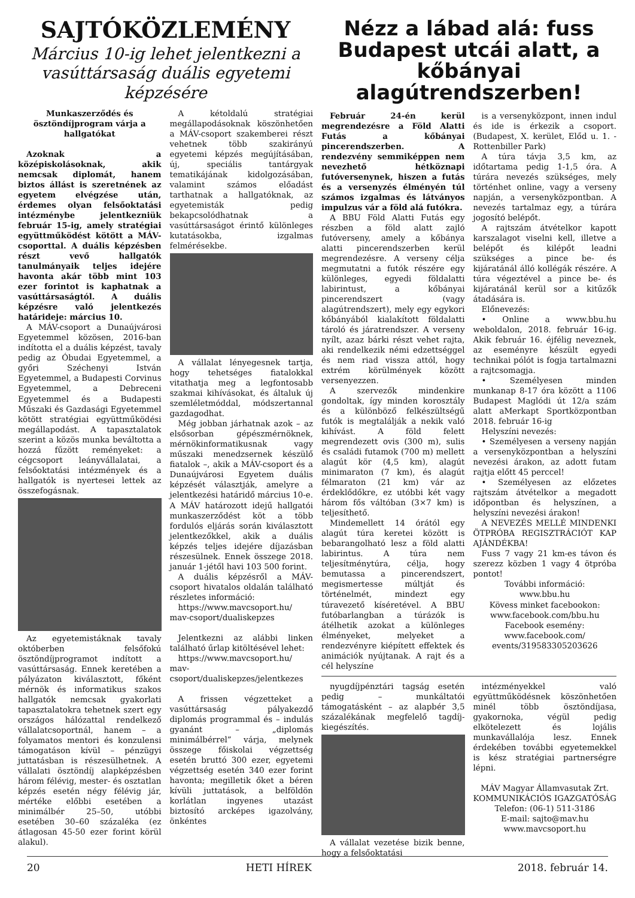SAJTÓKÖZLEMÉNY
Március 10-ig lehet jelentkezni a vasúttársaság duális egyetemi képzésére
Munkaszerződés és ösztöndíjprogram várja a hallgatókat
Azoknak a középiskolásoknak, akik nemcsak diplomát, hanem biztos állást is szeretnének az egyetem elvégzése után, érdemes olyan felsőoktatási intézménybe jelentkezniük február 15-ig, amely stratégiai együttműködést kötött a MÁV-csoporttal. A duális képzésben részt vevő hallgatók tanulmányaik teljes idejére havonta akár több mint 103 ezer forintot is kaphatnak a vasúttársaságtól. A duális képzésre való jelentkezés határideje: március 10.
A MÁV-csoport a Dunaújvárosi Egyetemmel közösen, 2016-ban indította el a duális képzést, tavaly pedig az Óbudai Egyetemmel, a győri Széchenyi István Egyetemmel, a Budapesti Corvinus Egyetemmel, a Debreceni Egyetemmel és a Budapesti Műszaki és Gazdasági Egyetemmel kötött stratégiai együttműködési megállapodást. A tapasztalatok szerint a közös munka beváltotta a hozzá fűzött reményeket: a cégcsoport leányvállalatai, a felsőoktatási intézmények és a hallgatók is nyertesei lettek az összefogásnak.
Az egyetemistáknak tavaly októberben felsőfokú ösztöndíjprogramot indított a vasúttársaság. Ennek keretében a pályázaton kiválasztott, főként mérnök és informatikus szakos hallgatók nemcsak gyakorlati tapasztalatokra tehetnek szert egy országos hálózattal rendelkező vállalatcsoportnál, hanem – a folyamatos mentori és konzulensi támogatáson kívül – pénzügyi juttatásban is részesülhetnek. A vállalati ösztöndíj alapképzésben három félévig, mester- és osztatlan képzés esetén négy félévig jár, mértéke előbbi esetében a minimálbér 25–50, utóbbi esetében 30–60 százaléka (ez átlagosan 45-50 ezer forint körül alakul).
A kétoldalú stratégiai megállapodásoknak köszönhetően a MÁV-csoport szakemberei részt vehetnek több szakirányú egyetemi képzés megújításában, új, speciális tantárgyak tematikájának kidolgozásában, valamint számos előadást tarthatnak a hallgatóknak, az egyetemisták pedig bekapcsolódhatnak a vasúttársaságot érintő különleges kutatásokba, izgalmas felmérésekbe.
A vállalat lényegesnek tartja, hogy tehetséges fiatalokkal vitathatja meg a legfontosabb szakmai kihívásokat, és általuk új szemléletmóddal, módszertannal gazdagodhat.
Még jobban járhatnak azok – az elsősorban gépészmérnöknek, mérnökinformatikusnak vagy műszaki menedzsernek készülő fiatalok –, akik a MÁV-csoport és a Dunaújvárosi Egyetem duális képzését választják, amelyre a jelentkezési határidő március 10-e. A MÁV határozott idejű hallgatói munkaszerződést köt a több fordulós eljárás során kiválasztott jelentkezőkkel, akik a duális képzés teljes idejére díjazásban részesülnek. Ennek összege 2018. január 1-jétől havi 103 500 forint.
A duális képzésről a MÁV-csoport hivatalos oldalán található részletes információ:
https://www.mavcsoport.hu/ mav-csoport/dualiskepzes
Jelentkezni az alábbi linken található űrlap kitöltésével lehet:
https://www.mavcsoport.hu/ mav-csoport/dualiskepzes/jelentkezes
A frissen végzetteket a vasúttársaság pályakezdő diplomás programmal és – indulás gyanánt – „diplomás minimálbérrel” várja, melynek összege főiskolai végzettség esetén bruttó 300 ezer, egyetemi végzettség esetén 340 ezer forint havonta; megilletik őket a béren kívüli juttatások, a belföldön korlátlan ingyenes utazást biztosító arcképes igazolvány, önkéntes
Nézz a lábad alá: fuss Budapest utcái alatt, a kőbányai alagútrendszerben!
Február 24-én kerül megrendezésre a Föld Alatti Futás a kőbányai pincerendszerben. A rendezvény semmiképpen nem nevezhető hétköznapi futóversenynek, hiszen a futás és a versenyzés élményén túl számos izgalmas és látványos impulzus vár a föld alá futókra.
A BBU Föld Alatti Futás egy részben a föld alatt zajló futóverseny, amely a kőbánya alatti pincerendszerben kerül megrendezésre. A verseny célja megmutatni a futók részére egy különleges, egyedi földalatti labirintust, a kőbányai pincerendszert (vagy alagútrendszert), mely egy egykori kőbányából kialakított földalatti tároló és járatrendszer. A verseny nyílt, azaz bárki részt vehet rajta, aki rendelkezik némi edzettséggel és nem riad vissza attól, hogy extrém körülmények között versenyezzen.
A szervezők mindenkire gondoltak, így minden korosztály és a különböző felkészültségű futók is megtalálják a nekik való kihívást. A föld felett megrendezett ovis (300 m), sulis és családi futamok (700 m) mellett alagút kör (4,5 km), alagút minimaraton (7 km), és alagút félmaraton (21 km) vár az érdeklődőkre, ez utóbbi két vagy három fős váltóban (3×7 km) is teljesíthető.
Mindemellett 14 órától egy alagút túra keretei között is bebarangolható lesz a föld alatti labirintus. A túra nem teljesítménytúra, célja, hogy bemutassa a pincerendszert, megismertesse múltját és történelmét, mindezt egy túravezető kíséretével. A BBU futóbarlangban a túrázók is átélhetik azokat a különleges élményeket, melyeket a rendezvényre kiépített effektek és animációk nyújtanak. A rajt és a cél helyszíne
is a versenyközpont, innen indul és ide is érkezik a csoport. (Budapest, X. kerület, Előd u. 1. - Rottenbiller Park)
A túra távja 3,5 km, az időtartama pedig 1-1,5 óra. A túrára nevezés szükséges, mely történhet online, vagy a verseny napján, a versenyközpontban. A nevezés tartalmaz egy, a túrára jogosító belépőt.
A rajtszám átvételkor kapott karszalagot viselni kell, illetve a belépőt és kilépőt leadni szükséges a pince be- és kijáratánál álló kollégák részére. A túra végeztével a pince be- és kijáratánál kerül sor a kitűzők átadására is.
Előnevezés:
• Online a www.bbu.hu weboldalon, 2018. február 16-ig. Akik február 16. éjfélig neveznek, az eseményre készült egyedi technikai pólót is fogja tartalmazni a rajtcsomagja.
• Személyesen minden munkanap 8-17 óra között a 1106 Budapest Maglódi út 12/a szám alatt aMerkapt Sportközpontban 2018. február 16-ig
Helyszíni nevezés:
• Személyesen a verseny napján a versenyközpontban a helyszíni nevezési árakon, az adott futam rajtja előtt 45 perccel!
• Személyesen az előzetes rajtszám átvételkor a megadott időpontban és helyszínen, a helyszíni nevezési árakon!
A NEVEZÉS MELLÉ MINDENKI ÖTPRÓBA REGISZTRÁCIÓT KAP AJÁNDÉKBA!
Fuss 7 vagy 21 km-es távon és szerezz közben 1 vagy 4 ötpróba pontot!
További információ:
www.bbu.hu
Kövess minket facebookon:
www.facebook.com/bbu.hu
Facebook esemény:
www.facebook.com/
events/319583305203626
nyugdíjpénztári tagság esetén pedig – munkáltatói támogatásként – az alapbér 3,5 százalékának megfelelő tagdíj-kiegészítés.
A vállalat vezetése bizik benne, hogy a felsőoktatási
intézményekkel való együttműködésnek köszönhetően minél több ösztöndíjasa, gyakornoka, végül pedig elkötelezett és lojális munkavállalója lesz. Ennek érdekében további egyetemekkel is kész stratégiai partnerségre lépni.
MÁV Magyar Államvasutak Zrt.
KOMMUNIKÁCIÓS IGAZGATÓSÁG
Telefon: (06-1) 511-3186
E-mail: sajto@mav.hu
www.mavcsoport.hu
20 HETI HÍREK 2018. február 14.